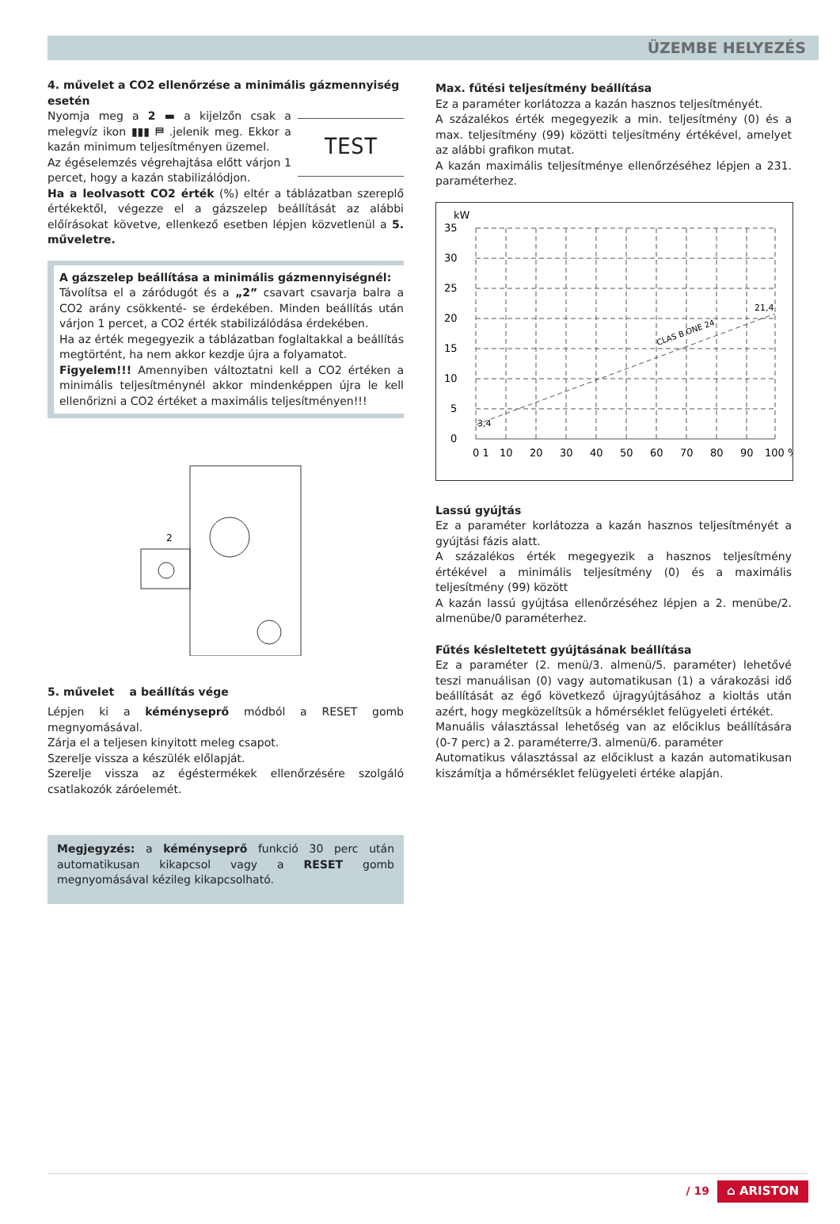ÜZEMBE HELYEZÉS
4. művelet a CO2 ellenőrzése a minimális gázmennyiség esetén
Nyomja meg a 2 ▬ a kijelzőn csak a melegvíz ikon ▮▮▮ ⛿ .jelenik meg. Ekkor a kazán minimum teljesítményen üzemel.
Az égéselemzés végrehajtása előtt várjon 1 percet, hogy a kazán stabilizálódjon.
TEST
Ha a leolvasott CO2 érték (%) eltér a táblázatban szereplő értékektől, végezze el a gázszelep beállítását az alábbi előírásokat követve, ellenkező esetben lépjen közvetlenül a 5. műveletre.
A gázszelep beállítása a minimális gázmennyiségnél:
Távolítsa el a záródugót és a „2” csavart csavarja balra a CO2 arány csökkenté- se érdekében. Minden beállítás után várjon 1 percet, a CO2 érték stabilizálódása érdekében.
Ha az érték megegyezik a táblázatban foglaltakkal a beállítás megtörtént, ha nem akkor kezdje újra a folyamatot.
Figyelem!!! Amennyiben változtatni kell a CO2 értéken a minimális teljesítménynél akkor mindenképpen újra le kell ellenőrizni a CO2 értéket a maximális teljesítményen!!!
2
5. művelet a beállítás vége
Lépjen ki a kéményseprő módból a RESET gomb megnyomásával.
Zárja el a teljesen kinyitott meleg csapot.
Szerelje vissza a készülék előlapját.
Szerelje vissza az égéstermékek ellenőrzésére szolgáló csatlakozók záróelemét.
Megjegyzés: a kéményseprő funkció 30 perc után automatikusan kikapcsol vagy a RESET gomb megnyomásával kézileg kikapcsolható.
Max. fűtési teljesítmény beállítása
Ez a paraméter korlátozza a kazán hasznos teljesítményét.
A százalékos érték megegyezik a min. teljesítmény (0) és a max. teljesítmény (99) közötti teljesítmény értékével, amelyet az alábbi grafikon mutat.
A kazán maximális teljesítménye ellenőrzéséhez lépjen a 231. paraméterhez.
kW
35
30
25
20
15
10
5
0
3,4
21,4
CLAS B ONE 24
0 1
10
20
30
40
50
60
70
80
90
100 %
Lassú gyújtás
Ez a paraméter korlátozza a kazán hasznos teljesítményét a gyújtási fázis alatt.
A százalékos érték megegyezik a hasznos teljesítmény értékével a minimális teljesítmény (0) és a maximális teljesítmény (99) között
A kazán lassú gyújtása ellenőrzéséhez lépjen a 2. menübe/2. almenübe/0 paraméterhez.
Fűtés késleltetett gyújtásának beállítása
Ez a paraméter (2. menü/3. almenü/5. paraméter) lehetővé teszi manuálisan (0) vagy automatikusan (1) a várakozási idő beállítását az égő következő újragyújtásához a kioltás után azért, hogy megközelítsük a hőmérséklet felügyeleti értékét.
Manuális választással lehetőség van az előciklus beállítására (0-7 perc) a 2. paraméterre/3. almenü/6. paraméter
Automatikus választással az előciklust a kazán automatikusan kiszámítja a hőmérséklet felügyeleti értéke alapján.
/ 19 ⌂ ARISTON